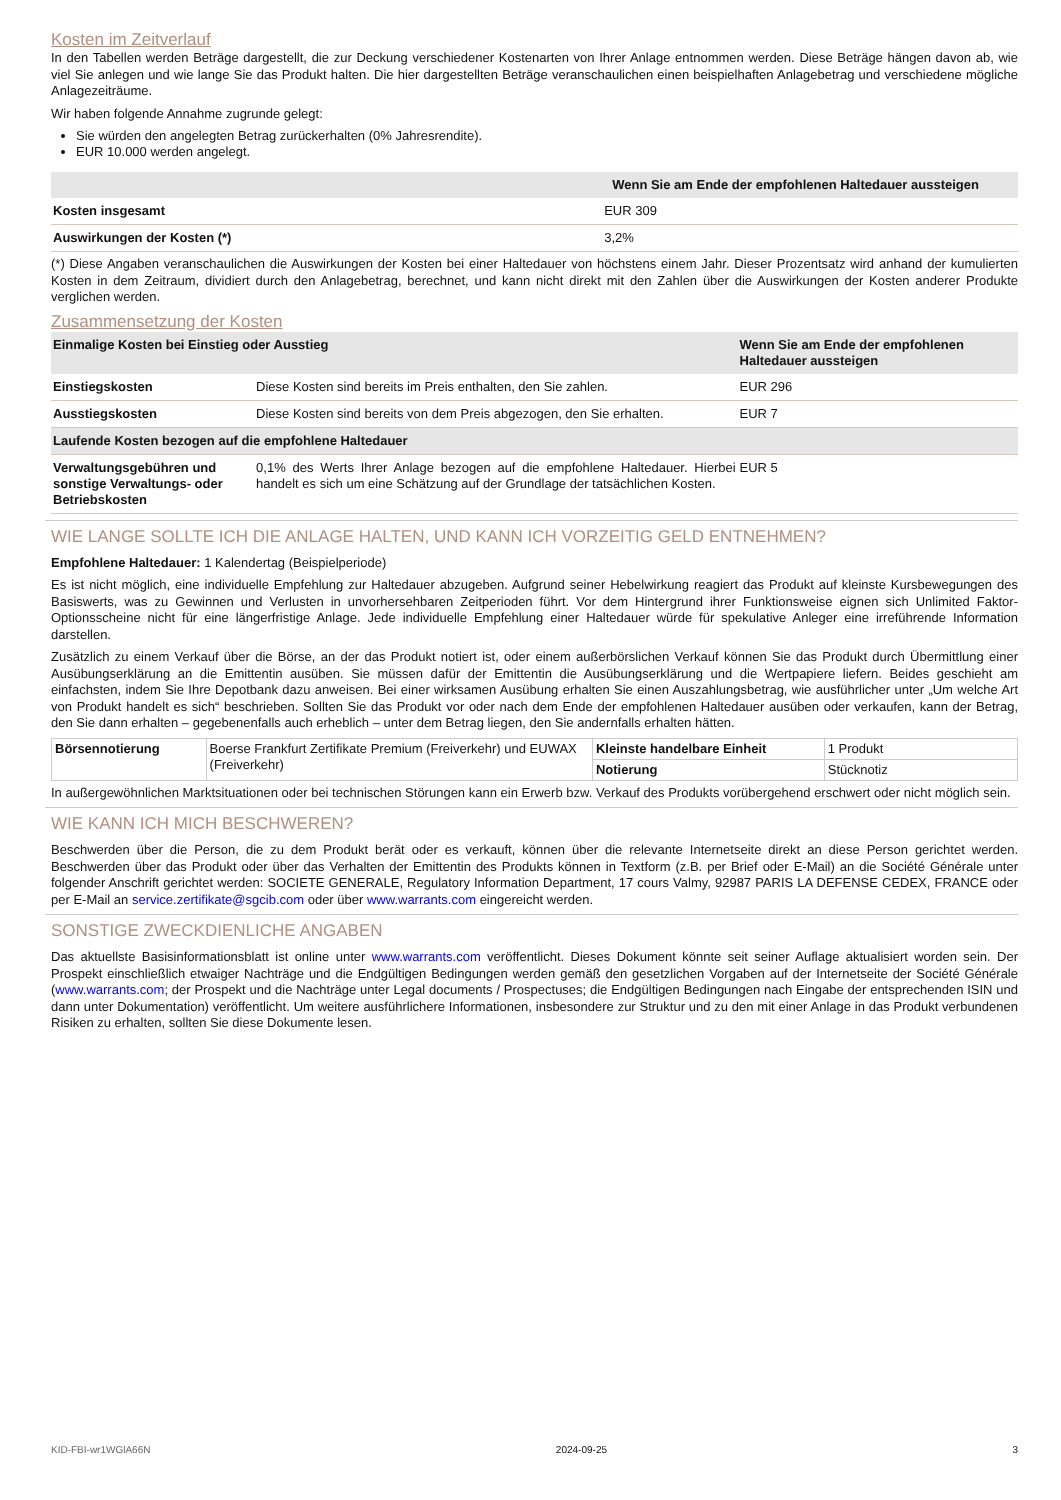Kosten im Zeitverlauf
In den Tabellen werden Beträge dargestellt, die zur Deckung verschiedener Kostenarten von Ihrer Anlage entnommen werden. Diese Beträge hängen davon ab, wie viel Sie anlegen und wie lange Sie das Produkt halten. Die hier dargestellten Beträge veranschaulichen einen beispielhaften Anlagebetrag und verschiedene mögliche Anlagezeiträume.
Wir haben folgende Annahme zugrunde gelegt:
Sie würden den angelegten Betrag zurückerhalten (0% Jahresrendite).
EUR 10.000 werden angelegt.
| | Wenn Sie am Ende der empfohlenen Haltedauer aussteigen |
| --- | --- |
| Kosten insgesamt | EUR 309 |
| Auswirkungen der Kosten (*) | 3,2% |
(*) Diese Angaben veranschaulichen die Auswirkungen der Kosten bei einer Haltedauer von höchstens einem Jahr. Dieser Prozentsatz wird anhand der kumulierten Kosten in dem Zeitraum, dividiert durch den Anlagebetrag, berechnet, und kann nicht direkt mit den Zahlen über die Auswirkungen der Kosten anderer Produkte verglichen werden.
Zusammensetzung der Kosten
| Einmalige Kosten bei Einstieg oder Ausstieg | | Wenn Sie am Ende der empfohlenen Haltedauer aussteigen |
| --- | --- | --- |
| Einstiegskosten | Diese Kosten sind bereits im Preis enthalten, den Sie zahlen. | EUR 296 |
| Ausstiegskosten | Diese Kosten sind bereits von dem Preis abgezogen, den Sie erhalten. | EUR 7 |
| Laufende Kosten bezogen auf die empfohlene Haltedauer | | |
| Verwaltungsgebühren und sonstige Verwaltungs- oder Betriebskosten | 0,1% des Werts Ihrer Anlage bezogen auf die empfohlene Haltedauer. Hierbei handelt es sich um eine Schätzung auf der Grundlage der tatsächlichen Kosten. | EUR 5 |
WIE LANGE SOLLTE ICH DIE ANLAGE HALTEN, UND KANN ICH VORZEITIG GELD ENTNEHMEN?
Empfohlene Haltedauer: 1 Kalendertag (Beispielperiode)
Es ist nicht möglich, eine individuelle Empfehlung zur Haltedauer abzugeben. Aufgrund seiner Hebelwirkung reagiert das Produkt auf kleinste Kursbewegungen des Basiswerts, was zu Gewinnen und Verlusten in unvorhersehbaren Zeitperioden führt. Vor dem Hintergrund ihrer Funktionsweise eignen sich Unlimited Faktor-Optionsscheine nicht für eine längerfristige Anlage. Jede individuelle Empfehlung einer Haltedauer würde für spekulative Anleger eine irreführende Information darstellen.
Zusätzlich zu einem Verkauf über die Börse, an der das Produkt notiert ist, oder einem außerbörslichen Verkauf können Sie das Produkt durch Übermittlung einer Ausübungserklärung an die Emittentin ausüben. Sie müssen dafür der Emittentin die Ausübungserklärung und die Wertpapiere liefern. Beides geschieht am einfachsten, indem Sie Ihre Depotbank dazu anweisen. Bei einer wirksamen Ausübung erhalten Sie einen Auszahlungsbetrag, wie ausführlicher unter „Um welche Art von Produkt handelt es sich“ beschrieben. Sollten Sie das Produkt vor oder nach dem Ende der empfohlenen Haltedauer ausüben oder verkaufen, kann der Betrag, den Sie dann erhalten – gegebenenfalls auch erheblich – unter dem Betrag liegen, den Sie andernfalls erhalten hätten.
| Börsennotierung | Boerse Frankfurt Zertifikate Premium (Freiverkehr) und EUWAX (Freiverkehr) | Kleinste handelbare Einheit | 1 Produkt |
| | | Notierung | Stücknotiz |
In außergewöhnlichen Marktsituationen oder bei technischen Störungen kann ein Erwerb bzw. Verkauf des Produkts vorübergehend erschwert oder nicht möglich sein.
WIE KANN ICH MICH BESCHWEREN?
Beschwerden über die Person, die zu dem Produkt berät oder es verkauft, können über die relevante Internetseite direkt an diese Person gerichtet werden. Beschwerden über das Produkt oder über das Verhalten der Emittentin des Produkts können in Textform (z.B. per Brief oder E-Mail) an die Société Générale unter folgender Anschrift gerichtet werden: SOCIETE GENERALE, Regulatory Information Department, 17 cours Valmy, 92987 PARIS LA DEFENSE CEDEX, FRANCE oder per E-Mail an service.zertifikate@sgcib.com oder über www.warrants.com eingereicht werden.
SONSTIGE ZWECKDIENLICHE ANGABEN
Das aktuellste Basisinformationsblatt ist online unter www.warrants.com veröffentlicht. Dieses Dokument könnte seit seiner Auflage aktualisiert worden sein. Der Prospekt einschließlich etwaiger Nachträge und die Endgültigen Bedingungen werden gemäß den gesetzlichen Vorgaben auf der Internetseite der Société Générale (www.warrants.com; der Prospekt und die Nachträge unter Legal documents / Prospectuses; die Endgültigen Bedingungen nach Eingabe der entsprechenden ISIN und dann unter Dokumentation) veröffentlicht. Um weitere ausführlichere Informationen, insbesondere zur Struktur und zu den mit einer Anlage in das Produkt verbundenen Risiken zu erhalten, sollten Sie diese Dokumente lesen.
KID-FBI-wr1WGlA66N 2024-09-25 3